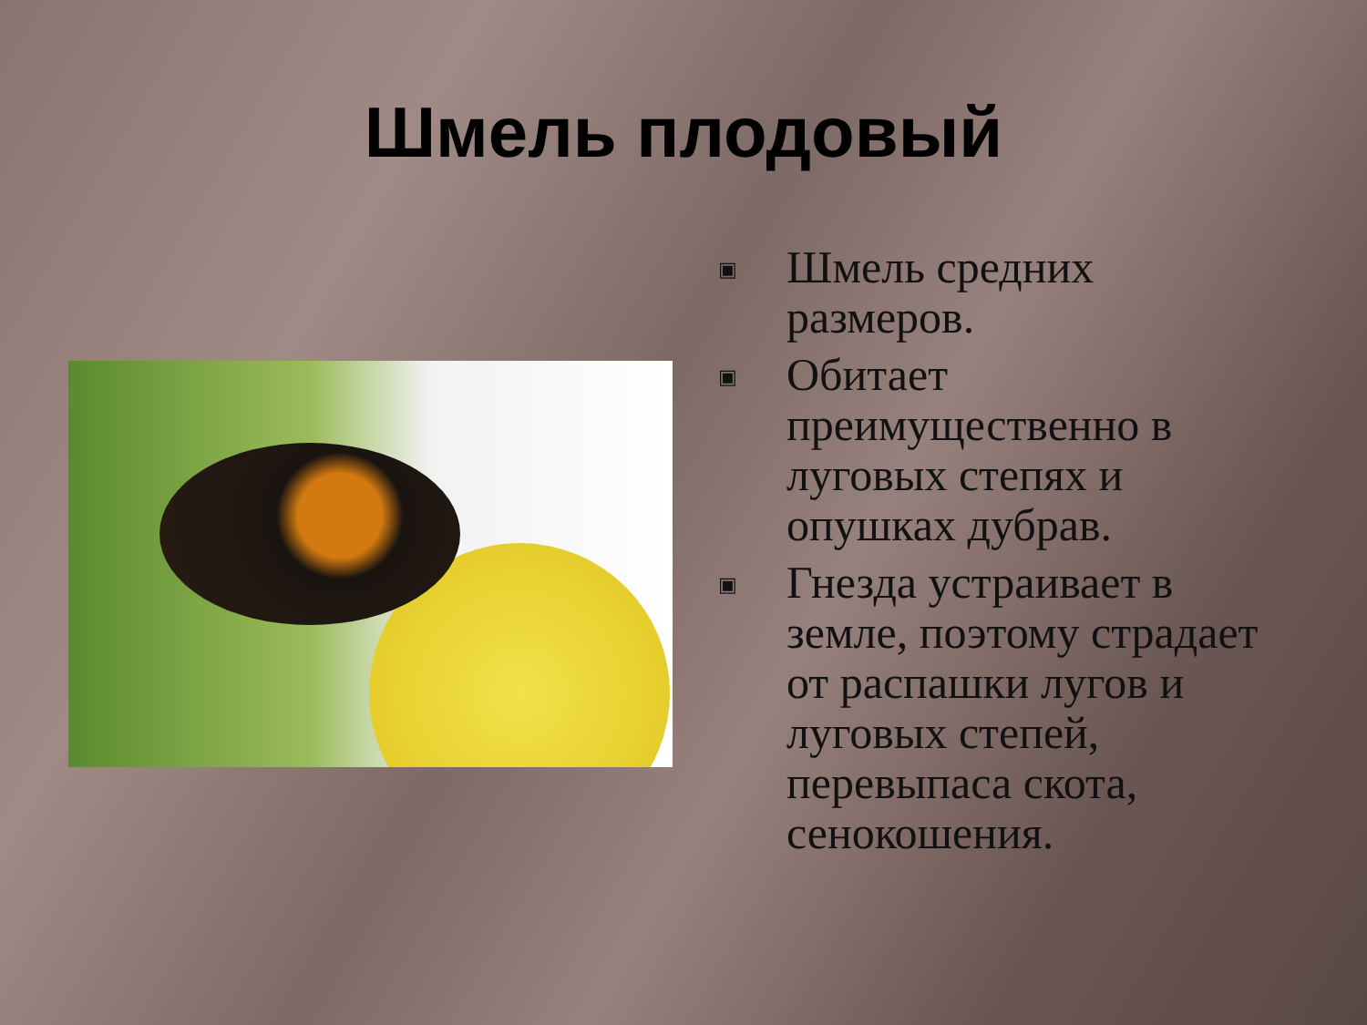Шмель плодовый
▣ Шмель средних размеров.
▣ Обитает преимущественно в луговых степях и опушках дубрав.
▣ Гнезда устраивает в земле, поэтому страдает от распашки лугов и луговых степей, перевыпаса скота, сенокошения.